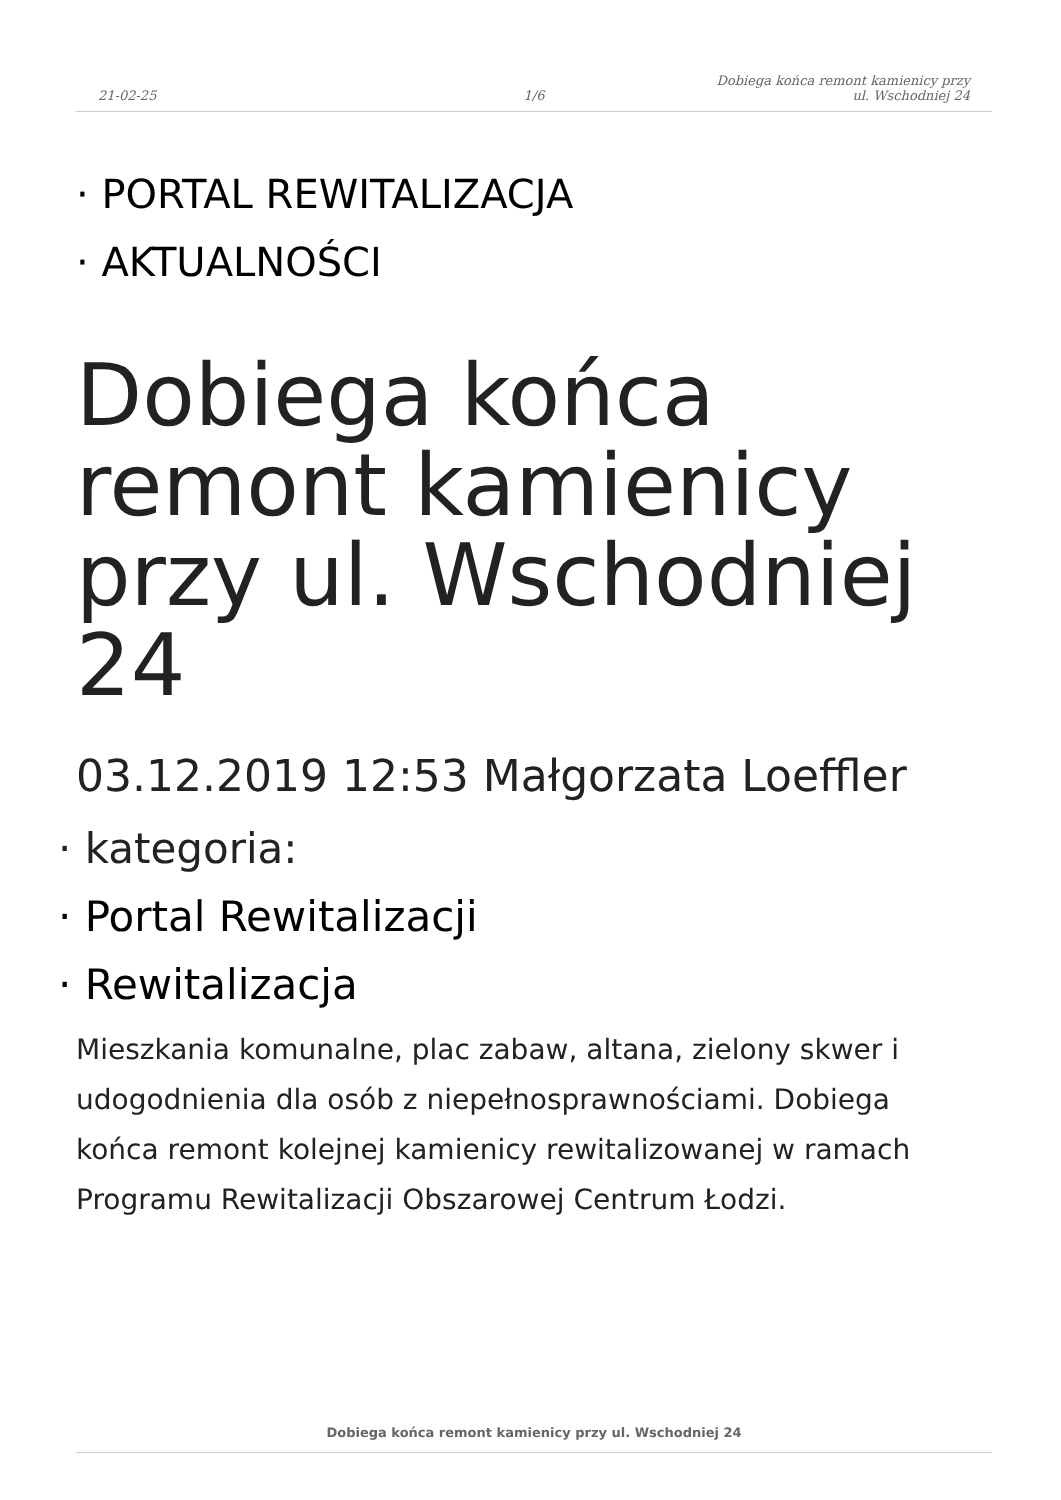21-02-25
1/6
Dobiega końca remont kamienicy przy
ul. Wschodniej 24
· PORTAL REWITALIZACJA
· AKTUALNOŚCI
Dobiega końca remont kamienicy przy ul. Wschodniej 24
03.12.2019 12:53 Małgorzata Loeffler
· kategoria:
· Portal Rewitalizacji
· Rewitalizacja
Mieszkania komunalne, plac zabaw, altana, zielony skwer i udogodnienia dla osób z niepełnosprawnościami. Dobiega końca remont kolejnej kamienicy rewitalizowanej w ramach Programu Rewitalizacji Obszarowej Centrum Łodzi.
Dobiega końca remont kamienicy przy ul. Wschodniej 24